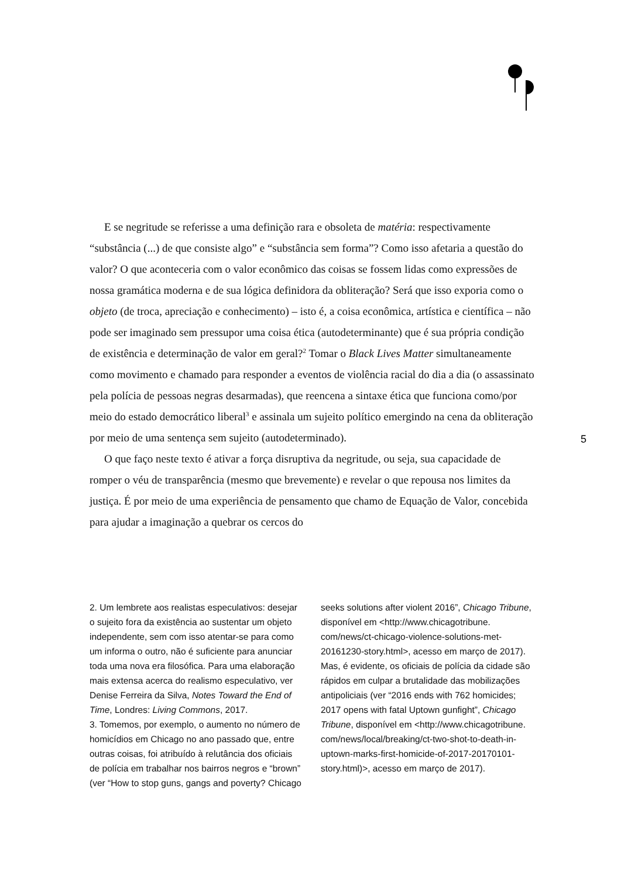E se negritude se referisse a uma definição rara e obsoleta de matéria: respectivamente “substância (...) de que consiste algo” e “substância sem forma”? Como isso afetaria a questão do valor? O que aconteceria com o valor econômico das coisas se fossem lidas como expressões de nossa gramática moderna e de sua lógica definidora da obliteração? Será que isso exporia como o objeto (de troca, apreciação e conhecimento) – isto é, a coisa econômica, artística e científica – não pode ser imaginado sem pressupor uma coisa ética (autodeterminante) que é sua própria condição de existência e determinação de valor em geral?<sup>2</sup> Tomar o Black Lives Matter simultaneamente como movimento e chamado para responder a eventos de violência racial do dia a dia (o assassinato pela polícia de pessoas negras desarmadas), que reencena a sintaxe ética que funciona como/por meio do estado democrático liberal<sup>3</sup> e assinala um sujeito político emergindo na cena da obliteração por meio de uma sentença sem sujeito (autodeterminado).
O que faço neste texto é ativar a força disruptiva da negritude, ou seja, sua capacidade de romper o véu de transparência (mesmo que brevemente) e revelar o que repousa nos limites da justiça. É por meio de uma experiência de pensamento que chamo de Equação de Valor, concebida para ajudar a imaginação a quebrar os cercos do
5
2. Um lembrete aos realistas especulativos: desejar o sujeito fora da existência ao sustentar um objeto independente, sem com isso atentar-se para como um informa o outro, não é suficiente para anunciar toda uma nova era filosófica. Para uma elaboração mais extensa acerca do realismo especulativo, ver Denise Ferreira da Silva, Notes Toward the End of Time, Londres: Living Commons, 2017.
3. Tomemos, por exemplo, o aumento no número de homicídios em Chicago no ano passado que, entre outras coisas, foi atribuído à relutância dos oficiais de polícia em trabalhar nos bairros negros e “brown” (ver “How to stop guns, gangs and poverty? Chicago seeks solutions after violent 2016”, Chicago Tribune, disponível em <http://www.chicagotribune. com/news/ct-chicago-violence-solutions-met-20161230-story.html>, acesso em março de 2017). Mas, é evidente, os oficiais de polícia da cidade são rápidos em culpar a brutalidade das mobilizações antipoliciais (ver “2016 ends with 762 homicides; 2017 opens with fatal Uptown gunfight”, Chicago Tribune, disponível em <http://www.chicagotribune. com/news/local/breaking/ct-two-shot-to-death-in-uptown-marks-first-homicide-of-2017-20170101-story.html)>, acesso em março de 2017).